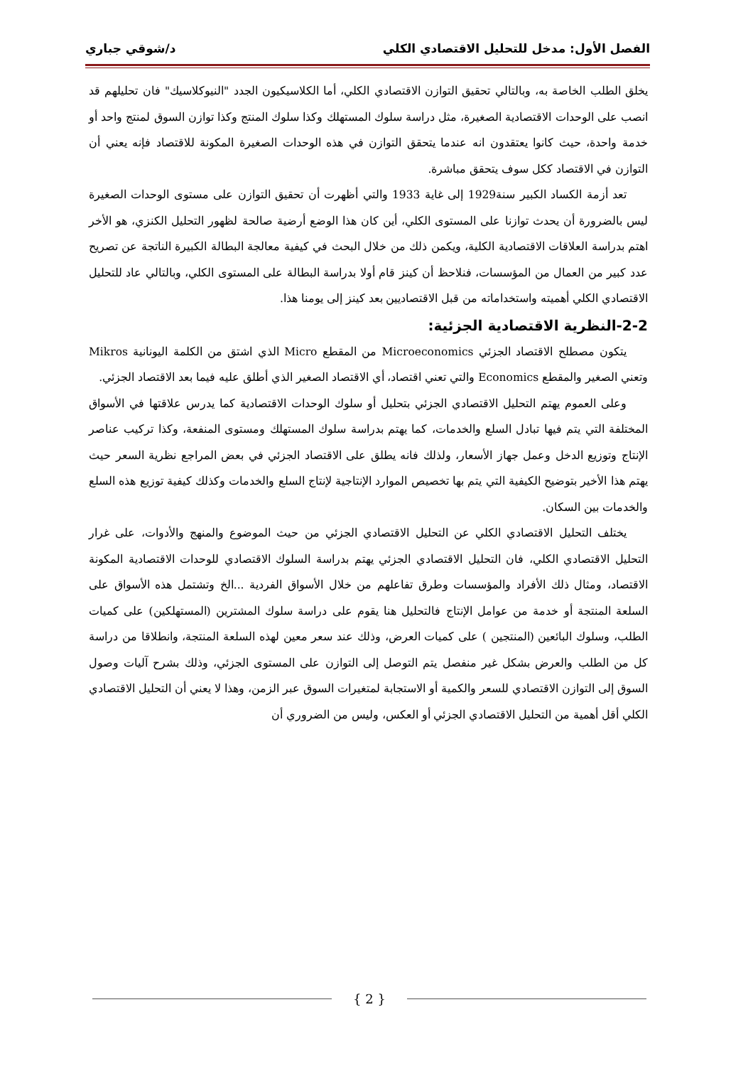الفصل الأول: مدخل للتحليل الاقتصادي الكلي د/شوقي جباري
يخلق الطلب الخاصة به، وبالتالي تحقيق التوازن الاقتصادي الكلي، أما الكلاسيكيون الجدد "النيوكلاسيك" فان تحليلهم قد انصب على الوحدات الاقتصادية الصغيرة، مثل دراسة سلوك المستهلك وكذا سلوك المنتج وكذا توازن السوق لمنتج واحد أو خدمة واحدة، حيث كانوا يعتقدون انه عندما يتحقق التوازن في هذه الوحدات الصغيرة المكونة للاقتصاد فإنه يعني أن التوازن في الاقتصاد ككل سوف يتحقق مباشرة.
تعد أزمة الكساد الكبير سنة1929 إلى غاية 1933 والتي أظهرت أن تحقيق التوازن على مستوى الوحدات الصغيرة ليس بالضرورة أن يحدث توازنا على المستوى الكلي، أين كان هذا الوضع أرضية صالحة لظهور التحليل الكنزي، هو الأخر اهتم بدراسة العلاقات الاقتصادية الكلية، ويكمن ذلك من خلال البحث في كيفية معالجة البطالة الكبيرة الناتجة عن تصريح عدد كبير من العمال من المؤسسات، فنلاحظ أن كينز قام أولا بدراسة البطالة على المستوى الكلي، وبالتالي عاد للتحليل الاقتصادي الكلي أهميته واستخداماته من قبل الاقتصاديين بعد كينز إلى يومنا هذا.
2-2-النظرية الاقتصادية الجزئية:
يتكون مصطلح الاقتصاد الجزئي Microeconomics من المقطع Micro الذي اشتق من الكلمة اليونانية Mikros وتعني الصغير والمقطع Economics والتي تعني اقتصاد، أي الاقتصاد الصغير الذي أطلق عليه فيما بعد الاقتصاد الجزئي.
وعلى العموم يهتم التحليل الاقتصادي الجزئي بتحليل أو سلوك الوحدات الاقتصادية كما يدرس علاقتها في الأسواق المختلفة التي يتم فيها تبادل السلع والخدمات، كما يهتم بدراسة سلوك المستهلك ومستوى المنفعة، وكذا تركيب عناصر الإنتاج وتوزيع الدخل وعمل جهاز الأسعار، ولذلك فانه يطلق على الاقتصاد الجزئي في بعض المراجع نظرية السعر حيث يهتم هذا الأخير بتوضيح الكيفية التي يتم بها تخصيص الموارد الإنتاجية لإنتاج السلع والخدمات وكذلك كيفية توزيع هذه السلع والخدمات بين السكان.
يختلف التحليل الاقتصادي الكلي عن التحليل الاقتصادي الجزئي من حيث الموضوع والمنهج والأدوات، على غرار التحليل الاقتصادي الكلي، فان التحليل الاقتصادي الجزئي يهتم بدراسة السلوك الاقتصادي للوحدات الاقتصادية المكونة الاقتصاد، ومثال ذلك الأفراد والمؤسسات وطرق تفاعلهم من خلال الأسواق الفردية ...الخ وتشتمل هذه الأسواق على السلعة المنتجة أو خدمة من عوامل الإنتاج فالتحليل هنا يقوم على دراسة سلوك المشترين (المستهلكين) على كميات الطلب، وسلوك البائعين (المنتجين ) على كميات العرض، وذلك عند سعر معين لهذه السلعة المنتجة، وانطلاقا من دراسة كل من الطلب والعرض بشكل غير منفصل يتم التوصل إلى التوازن على المستوى الجزئي، وذلك بشرح آليات وصول السوق إلى التوازن الاقتصادي للسعر والكمية أو الاستجابة لمتغيرات السوق عبر الزمن، وهذا لا يعني أن التحليل الاقتصادي الكلي أقل أهمية من التحليل الاقتصادي الجزئي أو العكس، وليس من الضروري أن
{ 2 }